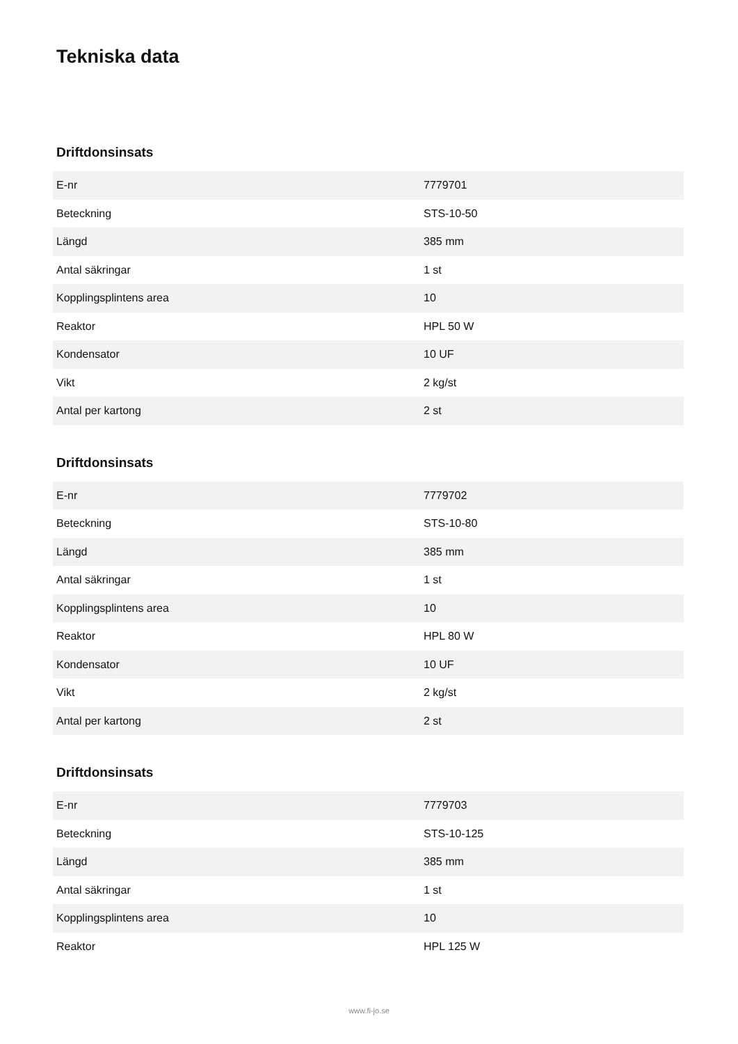Tekniska data
Driftdonsinsats
| E-nr | 7779701 |
| Beteckning | STS-10-50 |
| Längd | 385 mm |
| Antal säkringar | 1 st |
| Kopplingsplintens area | 10 |
| Reaktor | HPL 50 W |
| Kondensator | 10 UF |
| Vikt | 2 kg/st |
| Antal per kartong | 2 st |
Driftdonsinsats
| E-nr | 7779702 |
| Beteckning | STS-10-80 |
| Längd | 385 mm |
| Antal säkringar | 1 st |
| Kopplingsplintens area | 10 |
| Reaktor | HPL 80 W |
| Kondensator | 10 UF |
| Vikt | 2 kg/st |
| Antal per kartong | 2 st |
Driftdonsinsats
| E-nr | 7779703 |
| Beteckning | STS-10-125 |
| Längd | 385 mm |
| Antal säkringar | 1 st |
| Kopplingsplintens area | 10 |
| Reaktor | HPL 125 W |
www.fi-jo.se